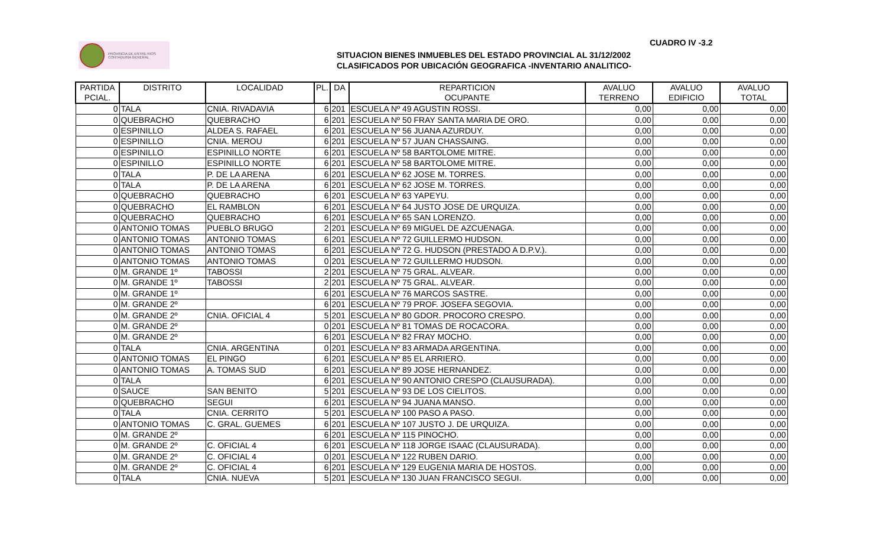PROVINCIA DE ENTRE RIOS
CONTADURIA GENERAL
CUADRO IV -3.2
SITUACION BIENES INMUEBLES DEL ESTADO PROVINCIAL AL 31/12/2002
CLASIFICADOS POR UBICACIÓN GEOGRAFICA -INVENTARIO ANALITICO-
| PARTIDA PCIAL. | DISTRITO | LOCALIDAD | PL. | DA | REPARTICION OCUPANTE | AVALUO TERRENO | AVALUO EDIFICIO | AVALUO TOTAL |
| --- | --- | --- | --- | --- | --- | --- | --- | --- |
| 0 | TALA | CNIA. RIVADAVIA | 6 | 201 | ESCUELA Nº 49 AGUSTIN ROSSI. | 0,00 | 0,00 | 0,00 |
| 0 | QUEBRACHO | QUEBRACHO | 6 | 201 | ESCUELA Nº 50 FRAY SANTA MARIA DE ORO. | 0,00 | 0,00 | 0,00 |
| 0 | ESPINILLO | ALDEA S. RAFAEL | 6 | 201 | ESCUELA Nº 56 JUANA AZURDUY. | 0,00 | 0,00 | 0,00 |
| 0 | ESPINILLO | CNIA. MEROU | 6 | 201 | ESCUELA Nº 57 JUAN CHASSAING. | 0,00 | 0,00 | 0,00 |
| 0 | ESPINILLO | ESPINILLO NORTE | 6 | 201 | ESCUELA Nº 58 BARTOLOME MITRE. | 0,00 | 0,00 | 0,00 |
| 0 | ESPINILLO | ESPINILLO NORTE | 6 | 201 | ESCUELA Nº 58 BARTOLOME MITRE. | 0,00 | 0,00 | 0,00 |
| 0 | TALA | P. DE LA ARENA | 6 | 201 | ESCUELA Nº 62 JOSE M. TORRES. | 0,00 | 0,00 | 0,00 |
| 0 | TALA | P. DE LA ARENA | 6 | 201 | ESCUELA Nº 62 JOSE M. TORRES. | 0,00 | 0,00 | 0,00 |
| 0 | QUEBRACHO | QUEBRACHO | 6 | 201 | ESCUELA Nº 63 YAPEYU. | 0,00 | 0,00 | 0,00 |
| 0 | QUEBRACHO | EL RAMBLON | 6 | 201 | ESCUELA Nº 64 JUSTO JOSE DE URQUIZA. | 0,00 | 0,00 | 0,00 |
| 0 | QUEBRACHO | QUEBRACHO | 6 | 201 | ESCUELA Nº 65 SAN LORENZO. | 0,00 | 0,00 | 0,00 |
| 0 | ANTONIO TOMAS | PUEBLO BRUGO | 2 | 201 | ESCUELA Nº 69 MIGUEL DE AZCUENAGA. | 0,00 | 0,00 | 0,00 |
| 0 | ANTONIO TOMAS | ANTONIO TOMAS | 6 | 201 | ESCUELA Nº 72 GUILLERMO HUDSON. | 0,00 | 0,00 | 0,00 |
| 0 | ANTONIO TOMAS | ANTONIO TOMAS | 6 | 201 | ESCUELA Nº 72 G. HUDSON (PRESTADO A D.P.V.). | 0,00 | 0,00 | 0,00 |
| 0 | ANTONIO TOMAS | ANTONIO TOMAS | 0 | 201 | ESCUELA Nº 72 GUILLERMO HUDSON. | 0,00 | 0,00 | 0,00 |
| 0 | M. GRANDE 1º | TABOSSI | 2 | 201 | ESCUELA Nº 75 GRAL. ALVEAR. | 0,00 | 0,00 | 0,00 |
| 0 | M. GRANDE 1º | TABOSSI | 2 | 201 | ESCUELA Nº 75 GRAL. ALVEAR. | 0,00 | 0,00 | 0,00 |
| 0 | M. GRANDE 1º | | 6 | 201 | ESCUELA Nº 76 MARCOS SASTRE. | 0,00 | 0,00 | 0,00 |
| 0 | M. GRANDE 2º | | 6 | 201 | ESCUELA Nº 79 PROF. JOSEFA SEGOVIA. | 0,00 | 0,00 | 0,00 |
| 0 | M. GRANDE 2º | CNIA. OFICIAL 4 | 5 | 201 | ESCUELA Nº 80 GDOR. PROCORO CRESPO. | 0,00 | 0,00 | 0,00 |
| 0 | M. GRANDE 2º | | 0 | 201 | ESCUELA Nº 81 TOMAS DE ROCACORA. | 0,00 | 0,00 | 0,00 |
| 0 | M. GRANDE 2º | | 6 | 201 | ESCUELA Nº 82 FRAY MOCHO. | 0,00 | 0,00 | 0,00 |
| 0 | TALA | CNIA. ARGENTINA | 0 | 201 | ESCUELA Nº 83 ARMADA ARGENTINA. | 0,00 | 0,00 | 0,00 |
| 0 | ANTONIO TOMAS | EL PINGO | 6 | 201 | ESCUELA Nº 85 EL ARRIERO. | 0,00 | 0,00 | 0,00 |
| 0 | ANTONIO TOMAS | A. TOMAS SUD | 6 | 201 | ESCUELA Nº 89 JOSE HERNANDEZ. | 0,00 | 0,00 | 0,00 |
| 0 | TALA | | 6 | 201 | ESCUELA Nº 90 ANTONIO CRESPO (CLAUSURADA). | 0,00 | 0,00 | 0,00 |
| 0 | SAUCE | SAN BENITO | 5 | 201 | ESCUELA Nº 93 DE LOS CIELITOS. | 0,00 | 0,00 | 0,00 |
| 0 | QUEBRACHO | SEGUI | 6 | 201 | ESCUELA Nº 94 JUANA MANSO. | 0,00 | 0,00 | 0,00 |
| 0 | TALA | CNIA. CERRITO | 5 | 201 | ESCUELA Nº 100 PASO A PASO. | 0,00 | 0,00 | 0,00 |
| 0 | ANTONIO TOMAS | C. GRAL. GUEMES | 6 | 201 | ESCUELA Nº 107 JUSTO J. DE URQUIZA. | 0,00 | 0,00 | 0,00 |
| 0 | M. GRANDE 2º | | 6 | 201 | ESCUELA Nº 115 PINOCHO. | 0,00 | 0,00 | 0,00 |
| 0 | M. GRANDE 2º | C. OFICIAL 4 | 6 | 201 | ESCUELA Nº 118 JORGE ISAAC (CLAUSURADA). | 0,00 | 0,00 | 0,00 |
| 0 | M. GRANDE 2º | C. OFICIAL 4 | 0 | 201 | ESCUELA Nº 122 RUBEN DARIO. | 0,00 | 0,00 | 0,00 |
| 0 | M. GRANDE 2º | C. OFICIAL 4 | 6 | 201 | ESCUELA Nº 129 EUGENIA MARIA DE HOSTOS. | 0,00 | 0,00 | 0,00 |
| 0 | TALA | CNIA. NUEVA | 5 | 201 | ESCUELA Nº 130 JUAN FRANCISCO SEGUI. | 0,00 | 0,00 | 0,00 |